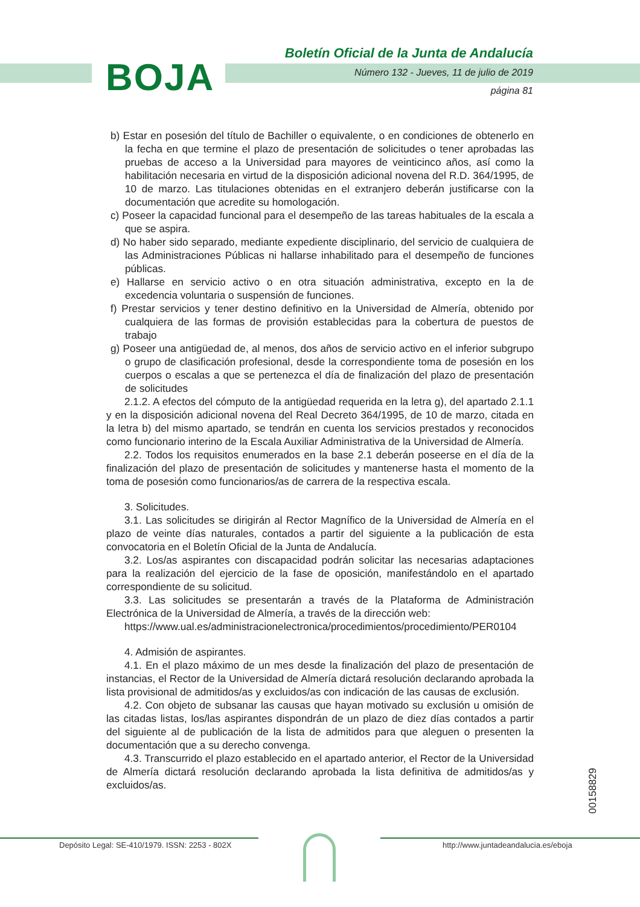BOJA
Boletín Oficial de la Junta de Andalucía
Número 132 - Jueves, 11 de julio de 2019
página 81
b) Estar en posesión del título de Bachiller o equivalente, o en condiciones de obtenerlo en la fecha en que termine el plazo de presentación de solicitudes o tener aprobadas las pruebas de acceso a la Universidad para mayores de veinticinco años, así como la habilitación necesaria en virtud de la disposición adicional novena del R.D. 364/1995, de 10 de marzo. Las titulaciones obtenidas en el extranjero deberán justificarse con la documentación que acredite su homologación.
c) Poseer la capacidad funcional para el desempeño de las tareas habituales de la escala a que se aspira.
d) No haber sido separado, mediante expediente disciplinario, del servicio de cualquiera de las Administraciones Públicas ni hallarse inhabilitado para el desempeño de funciones públicas.
e) Hallarse en servicio activo o en otra situación administrativa, excepto en la de excedencia voluntaria o suspensión de funciones.
f) Prestar servicios y tener destino definitivo en la Universidad de Almería, obtenido por cualquiera de las formas de provisión establecidas para la cobertura de puestos de trabajo
g) Poseer una antigüedad de, al menos, dos años de servicio activo en el inferior subgrupo o grupo de clasificación profesional, desde la correspondiente toma de posesión en los cuerpos o escalas a que se pertenezca el día de finalización del plazo de presentación de solicitudes
2.1.2. A efectos del cómputo de la antigüedad requerida en la letra g), del apartado 2.1.1 y en la disposición adicional novena del Real Decreto 364/1995, de 10 de marzo, citada en la letra b) del mismo apartado, se tendrán en cuenta los servicios prestados y reconocidos como funcionario interino de la Escala Auxiliar Administrativa de la Universidad de Almería.
2.2. Todos los requisitos enumerados en la base 2.1 deberán poseerse en el día de la finalización del plazo de presentación de solicitudes y mantenerse hasta el momento de la toma de posesión como funcionarios/as de carrera de la respectiva escala.
3. Solicitudes.
3.1. Las solicitudes se dirigirán al Rector Magnífico de la Universidad de Almería en el plazo de veinte días naturales, contados a partir del siguiente a la publicación de esta convocatoria en el Boletín Oficial de la Junta de Andalucía.
3.2. Los/as aspirantes con discapacidad podrán solicitar las necesarias adaptaciones para la realización del ejercicio de la fase de oposición, manifestándolo en el apartado correspondiente de su solicitud.
3.3. Las solicitudes se presentarán a través de la Plataforma de Administración Electrónica de la Universidad de Almería, a través de la dirección web:
https://www.ual.es/administracionelectronica/procedimientos/procedimiento/PER0104
4. Admisión de aspirantes.
4.1. En el plazo máximo de un mes desde la finalización del plazo de presentación de instancias, el Rector de la Universidad de Almería dictará resolución declarando aprobada la lista provisional de admitidos/as y excluidos/as con indicación de las causas de exclusión.
4.2. Con objeto de subsanar las causas que hayan motivado su exclusión u omisión de las citadas listas, los/las aspirantes dispondrán de un plazo de diez días contados a partir del siguiente al de publicación de la lista de admitidos para que aleguen o presenten la documentación que a su derecho convenga.
4.3. Transcurrido el plazo establecido en el apartado anterior, el Rector de la Universidad de Almería dictará resolución declarando aprobada la lista definitiva de admitidos/as y excluidos/as.
00158829
Depósito Legal: SE-410/1979. ISSN: 2253 - 802X
http://www.juntadeandalucia.es/eboja